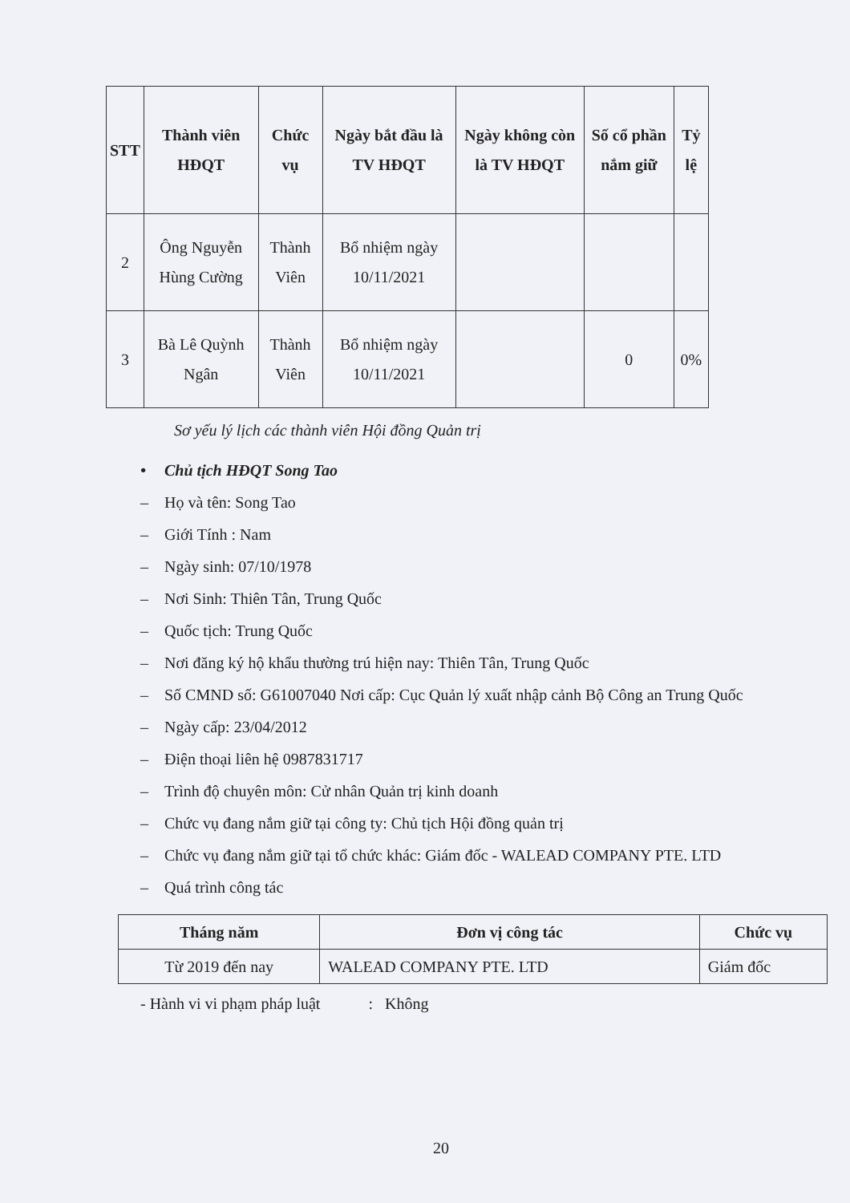| STT | Thành viên HĐQT | Chức vụ | Ngày bắt đầu là TV HĐQT | Ngày không còn là TV HĐQT | Số cổ phần nắm giữ | Tỷ lệ |
| --- | --- | --- | --- | --- | --- | --- |
| 2 | Ông Nguyễn Hùng Cường | Thành Viên | Bổ nhiệm ngày 10/11/2021 | | | |
| 3 | Bà Lê Quỳnh Ngân | Thành Viên | Bổ nhiệm ngày 10/11/2021 | | 0 | 0% |
Sơ yếu lý lịch các thành viên Hội đồng Quản trị
• Chủ tịch HĐQT Song Tao
– Họ và tên: Song Tao
– Giới Tính : Nam
– Ngày sinh: 07/10/1978
– Nơi Sinh: Thiên Tân, Trung Quốc
– Quốc tịch: Trung Quốc
– Nơi đăng ký hộ khẩu thường trú hiện nay: Thiên Tân, Trung Quốc
– Số CMND số: G61007040 Nơi cấp: Cục Quản lý xuất nhập cảnh Bộ Công an Trung Quốc
– Ngày cấp: 23/04/2012
– Điện thoại liên hệ 0987831717
– Trình độ chuyên môn: Cử nhân Quản trị kinh doanh
– Chức vụ đang nắm giữ tại công ty: Chủ tịch Hội đồng quản trị
– Chức vụ đang nắm giữ tại tổ chức khác: Giám đốc - WALEAD COMPANY PTE. LTD
– Quá trình công tác
| Tháng năm | Đơn vị công tác | Chức vụ |
| --- | --- | --- |
| Từ 2019 đến nay | WALEAD COMPANY PTE. LTD | Giám đốc |
- Hành vi vi phạm pháp luật : Không
20